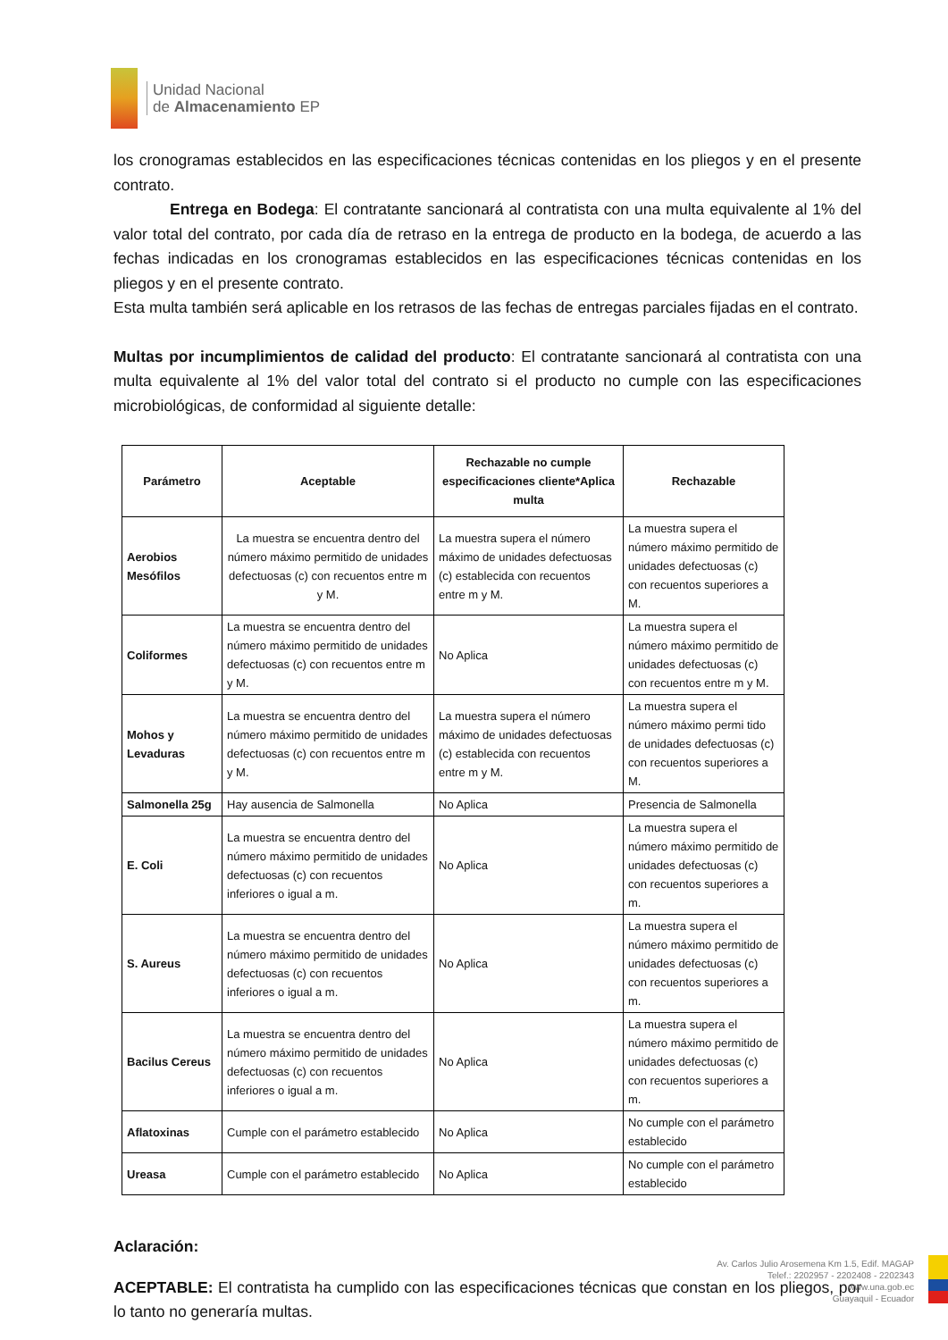Unidad Nacional
de Almacenamiento EP
los cronogramas establecidos en las especificaciones técnicas contenidas en los pliegos y en el presente contrato.
Entrega en Bodega: El contratante sancionará al contratista con una multa equivalente al 1% del valor total del contrato, por cada día de retraso en la entrega de producto en la bodega, de acuerdo a las fechas indicadas en los cronogramas establecidos en las especificaciones técnicas contenidas en los pliegos y en el presente contrato.
Esta multa también será aplicable en los retrasos de las fechas de entregas parciales fijadas en el contrato.
Multas por incumplimientos de calidad del producto: El contratante sancionará al contratista con una multa equivalente al 1% del valor total del contrato si el producto no cumple con las especificaciones microbiológicas, de conformidad al siguiente detalle:
| Parámetro | Aceptable | Rechazable no cumple especificaciones cliente*Aplica multa | Rechazable |
| --- | --- | --- | --- |
| Aerobios Mesófilos | La muestra se encuentra dentro del número máximo permitido de unidades defectuosas (c) con recuentos entre m y M. | La muestra supera el número máximo de unidades defectuosas (c) establecida con recuentos entre m y M. | La muestra supera el número máximo permitido de unidades defectuosas (c) con recuentos superiores a M. |
| Coliformes | La muestra se encuentra dentro del número máximo permitido de unidades defectuosas (c) con recuentos entre m y M. | No Aplica | La muestra supera el número máximo permitido de unidades defectuosas (c) con recuentos entre m y M. |
| Mohos y Levaduras | La muestra se encuentra dentro del número máximo permitido de unidades defectuosas (c) con recuentos entre m y M. | La muestra supera el número máximo de unidades defectuosas (c) establecida con recuentos entre m y M. | La muestra supera el número máximo permi tido de unidades defectuosas (c) con recuentos superiores a M. |
| Salmonella 25g | Hay ausencia de Salmonella | No Aplica | Presencia de Salmonella |
| E. Coli | La muestra se encuentra dentro del número máximo permitido de unidades defectuosas (c) con recuentos inferiores o igual a m. | No Aplica | La muestra supera el número máximo permitido de unidades defectuosas (c) con recuentos superiores a m. |
| S. Aureus | La muestra se encuentra dentro del número máximo permitido de unidades defectuosas (c) con recuentos inferiores o igual a m. | No Aplica | La muestra supera el número máximo permitido de unidades defectuosas (c) con recuentos superiores a m. |
| Bacilus Cereus | La muestra se encuentra dentro del número máximo permitido de unidades defectuosas (c) con recuentos inferiores o igual a m. | No Aplica | La muestra supera el número máximo permitido de unidades defectuosas (c) con recuentos superiores a m. |
| Aflatoxinas | Cumple con el parámetro establecido | No Aplica | No cumple con el parámetro establecido |
| Ureasa | Cumple con el parámetro establecido | No Aplica | No cumple con el parámetro establecido |
Aclaración:
ACEPTABLE: El contratista ha cumplido con las especificaciones técnicas que constan en los pliegos, por lo tanto no generaría multas.
Av. Carlos Julio Arosemena Km 1.5, Edif. MAGAP
Telef.: 2202957 - 2202408 - 2202343
www.una.gob.ec
Guayaquil - Ecuador